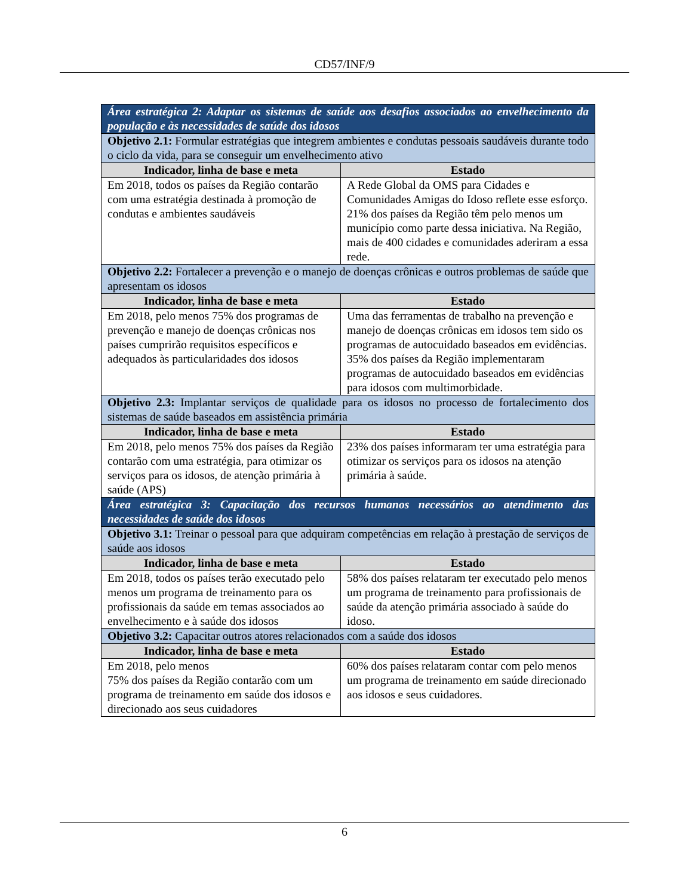CD57/INF/9
| Área estratégica 2: Adaptar os sistemas de saúde aos desafios associados ao envelhecimento da população e às necessidades de saúde dos idosos | |
| Objetivo 2.1: Formular estratégias que integrem ambientes e condutas pessoais saudáveis durante todo o ciclo da vida, para se conseguir um envelhecimento ativo | |
| Indicador, linha de base e meta | Estado |
| Em 2018, todos os países da Região contarão com uma estratégia destinada à promoção de condutas e ambientes saudáveis | A Rede Global da OMS para Cidades e Comunidades Amigas do Idoso reflete esse esforço. 21% dos países da Região têm pelo menos um município como parte dessa iniciativa. Na Região, mais de 400 cidades e comunidades aderiram a essa rede. |
| Objetivo 2.2: Fortalecer a prevenção e o manejo de doenças crônicas e outros problemas de saúde que apresentam os idosos | |
| Indicador, linha de base e meta | Estado |
| Em 2018, pelo menos 75% dos programas de prevenção e manejo de doenças crônicas nos países cumprirão requisitos específicos e adequados às particularidades dos idosos | Uma das ferramentas de trabalho na prevenção e manejo de doenças crônicas em idosos tem sido os programas de autocuidado baseados em evidências. 35% dos países da Região implementaram programas de autocuidado baseados em evidências para idosos com multimorbidade. |
| Objetivo 2.3: Implantar serviços de qualidade para os idosos no processo de fortalecimento dos sistemas de saúde baseados em assistência primária | |
| Indicador, linha de base e meta | Estado |
| Em 2018, pelo menos 75% dos países da Região contarão com uma estratégia, para otimizar os serviços para os idosos, de atenção primária à saúde (APS) | 23% dos países informaram ter uma estratégia para otimizar os serviços para os idosos na atenção primária à saúde. |
| Área estratégica 3: Capacitação dos recursos humanos necessários ao atendimento das necessidades de saúde dos idosos | |
| Objetivo 3.1: Treinar o pessoal para que adquiram competências em relação à prestação de serviços de saúde aos idosos | |
| Indicador, linha de base e meta | Estado |
| Em 2018, todos os países terão executado pelo menos um programa de treinamento para os profissionais da saúde em temas associados ao envelhecimento e à saúde dos idosos | 58% dos países relataram ter executado pelo menos um programa de treinamento para profissionais de saúde da atenção primária associado à saúde do idoso. |
| Objetivo 3.2: Capacitar outros atores relacionados com a saúde dos idosos | |
| Indicador, linha de base e meta | Estado |
| Em 2018, pelo menos 75% dos países da Região contarão com um programa de treinamento em saúde dos idosos e direcionado aos seus cuidadores | 60% dos países relataram contar com pelo menos um programa de treinamento em saúde direcionado aos idosos e seus cuidadores. |
6